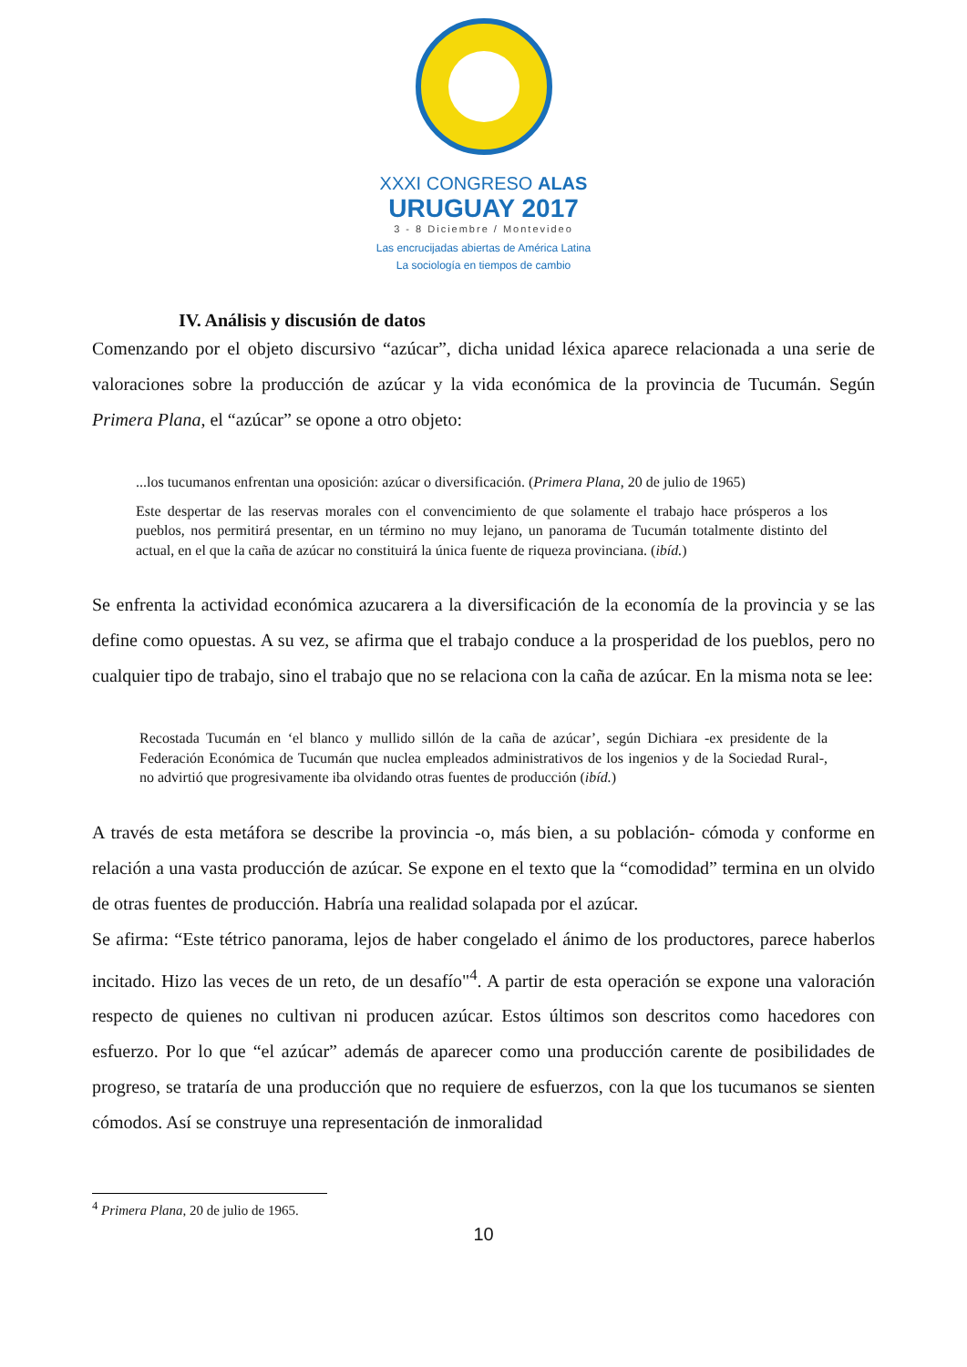XXXI CONGRESO ALAS
URUGUAY 2017
3 - 8 Diciembre / Montevideo
Las encrucijadas abiertas de América Latina
La sociología en tiempos de cambio
IV. Análisis y discusión de datos
Comenzando por el objeto discursivo “azúcar”, dicha unidad léxica aparece relacionada a una serie de valoraciones sobre la producción de azúcar y la vida económica de la provincia de Tucumán. Según Primera Plana, el “azúcar” se opone a otro objeto:
...los tucumanos enfrentan una oposición: azúcar o diversificación. (Primera Plana, 20 de julio de 1965)
Este despertar de las reservas morales con el convencimiento de que solamente el trabajo hace prósperos a los pueblos, nos permitirá presentar, en un término no muy lejano, un panorama de Tucumán totalmente distinto del actual, en el que la caña de azúcar no constituirá la única fuente de riqueza provinciana. (ibíd.)
Se enfrenta la actividad económica azucarera a la diversificación de la economía de la provincia y se las define como opuestas. A su vez, se afirma que el trabajo conduce a la prosperidad de los pueblos, pero no cualquier tipo de trabajo, sino el trabajo que no se relaciona con la caña de azúcar. En la misma nota se lee:
Recostada Tucumán en ‘el blanco y mullido sillón de la caña de azúcar’, según Dichiara -ex presidente de la Federación Económica de Tucumán que nuclea empleados administrativos de los ingenios y de la Sociedad Rural-, no advirtió que progresivamente iba olvidando otras fuentes de producción (ibíd.)
A través de esta metáfora se describe la provincia -o, más bien, a su población- cómoda y conforme en relación a una vasta producción de azúcar. Se expone en el texto que la “comodidad” termina en un olvido de otras fuentes de producción. Habría una realidad solapada por el azúcar.
Se afirma: “Este tétrico panorama, lejos de haber congelado el ánimo de los productores, parece haberlos incitado. Hizo las veces de un reto, de un desafío"<sup>4</sup>. A partir de esta operación se expone una valoración respecto de quienes no cultivan ni producen azúcar. Estos últimos son descritos como hacedores con esfuerzo. Por lo que “el azúcar” además de aparecer como una producción carente de posibilidades de progreso, se trataría de una producción que no requiere de esfuerzos, con la que los tucumanos se sienten cómodos. Así se construye una representación de inmoralidad
<sup>4</sup> Primera Plana, 20 de julio de 1965.
10